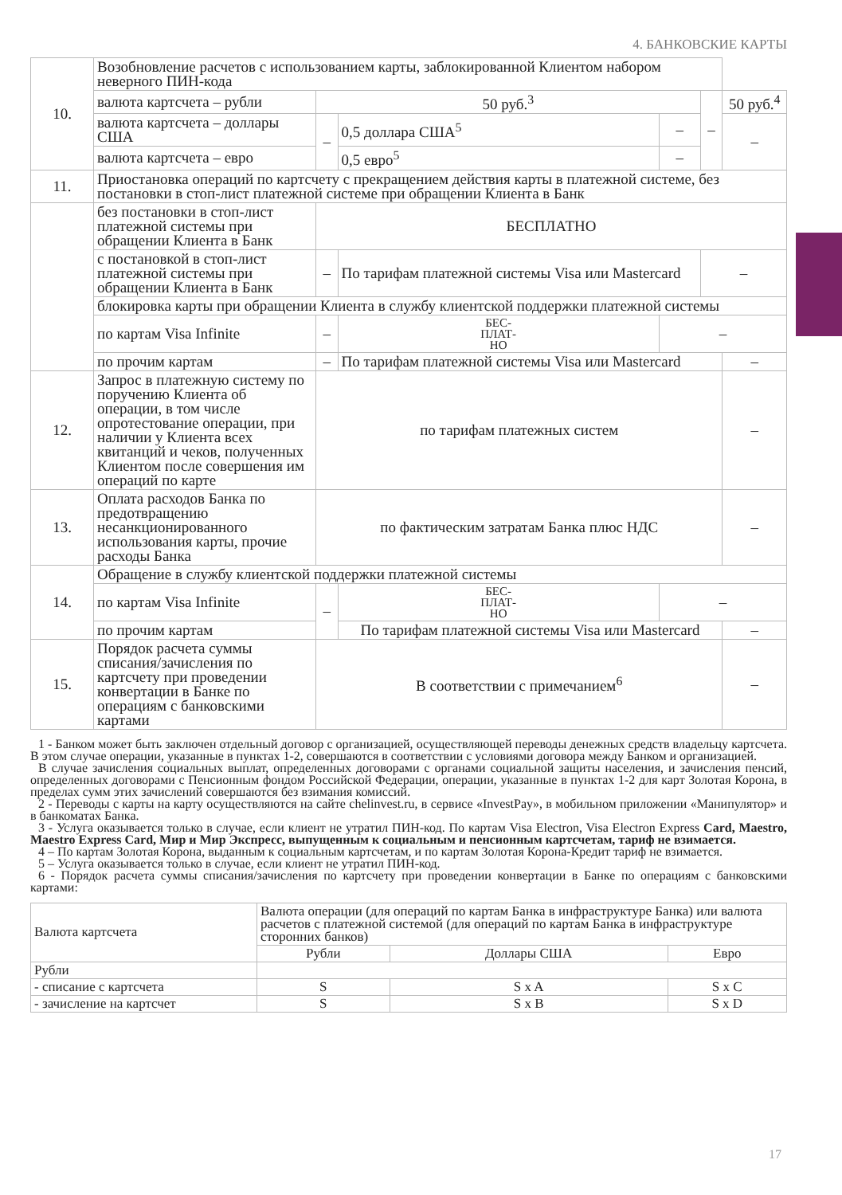4. БАНКОВСКИЕ КАРТЫ
| 10. | Возобновление расчетов с использованием карты, заблокированной Клиентом набором неверного ПИН-кода | | | | | |
| | валюта картсчета – рубли | 50 руб.<sup>3</sup> | | | – | 50 руб.<sup>4</sup> |
| | валюта картсчета – доллары США | – | 0,5 доллара США<sup>5</sup> | – | | – |
| | валюта картсчета – евро | | 0,5 евро<sup>5</sup> | – | | |
| 11. | Приостановка операций по картсчету с прекращением действия карты в платежной системе, без постановки в стоп-лист платежной системе при обращении Клиента в Банк | | | | | |
| | без постановки в стоп-лист платежной системы при обращении Клиента в Банк | БЕСПЛАТНО | | | | |
| | с постановкой в стоп-лист платежной системы при обращении Клиента в Банк | – | По тарифам платежной системы Visa или Mastercard | | – | |
| | блокировка карты при обращении Клиента в службу клиентской поддержки платежной системы | | | | | |
| | по картам Visa Infinite | – | БЕС- ПЛАТ- НО | – | | |
| | по прочим картам | – | По тарифам платежной системы Visa или Mastercard | | | – |
| 12. | Запрос в платежную систему по поручению Клиента об операции, в том числе опротестование операции, при наличии у Клиента всех квитанций и чеков, полученных Клиентом после совершения им операций по карте | по тарифам платежных систем | | | | – |
| 13. | Оплата расходов Банка по предотвращению несанкционированного использования карты, прочие расходы Банка | по фактическим затратам Банка плюс НДС | | | | – |
| 14. | Обращение в службу клиентской поддержки платежной системы | | | | | |
| | по картам Visa Infinite | – | БЕС- ПЛАТ- НО | – | | |
| | по прочим картам | | По тарифам платежной системы Visa или Mastercard | | | – |
| 15. | Порядок расчета суммы списания/зачисления по картсчету при проведении конвертации в Банке по операциям с банковскими картами | В соответствии с примечанием<sup>6</sup> | | | | – |
1 - Банком может быть заключен отдельный договор с организацией, осуществляющей переводы денежных средств владельцу картсчета. В этом случае операции, указанные в пунктах 1-2, совершаются в соответствии с условиями договора между Банком и организацией.
В случае зачисления социальных выплат, определенных договорами с органами социальной защиты населения, и зачисления пенсий, определенных договорами с Пенсионным фондом Российской Федерации, операции, указанные в пунктах 1-2 для карт Золотая Корона, в пределах сумм этих зачислений совершаются без взимания комиссий.
2 - Переводы с карты на карту осуществляются на сайте chelinvest.ru, в сервисе «InvestPay», в мобильном приложении «Манипулятор» и в банкоматах Банка.
3 - Услуга оказывается только в случае, если клиент не утратил ПИН-код. По картам Visa Electron, Visa Electron Express Card, Maestro, Maestro Express Card, Мир и Мир Экспресс, выпущенным к социальным и пенсионным картсчетам, тариф не взимается.
4 – По картам Золотая Корона, выданным к социальным картсчетам, и по картам Золотая Корона-Кредит тариф не взимается.
5 – Услуга оказывается только в случае, если клиент не утратил ПИН-код.
6 - Порядок расчета суммы списания/зачисления по картсчету при проведении конвертации в Банке по операциям с банковскими картами:
| Валюта картсчета | Валюта операции (для операций по картам Банка в инфраструктуре Банка) или валюта расчетов с платежной системой (для операций по картам Банка в инфраструктуре сторонних банков) | | |
| | Рубли | Доллары США | Евро |
| Рубли | | | |
| - списание с картсчета | S | S x A | S x C |
| - зачисление на картсчет | S | S x B | S x D |
17